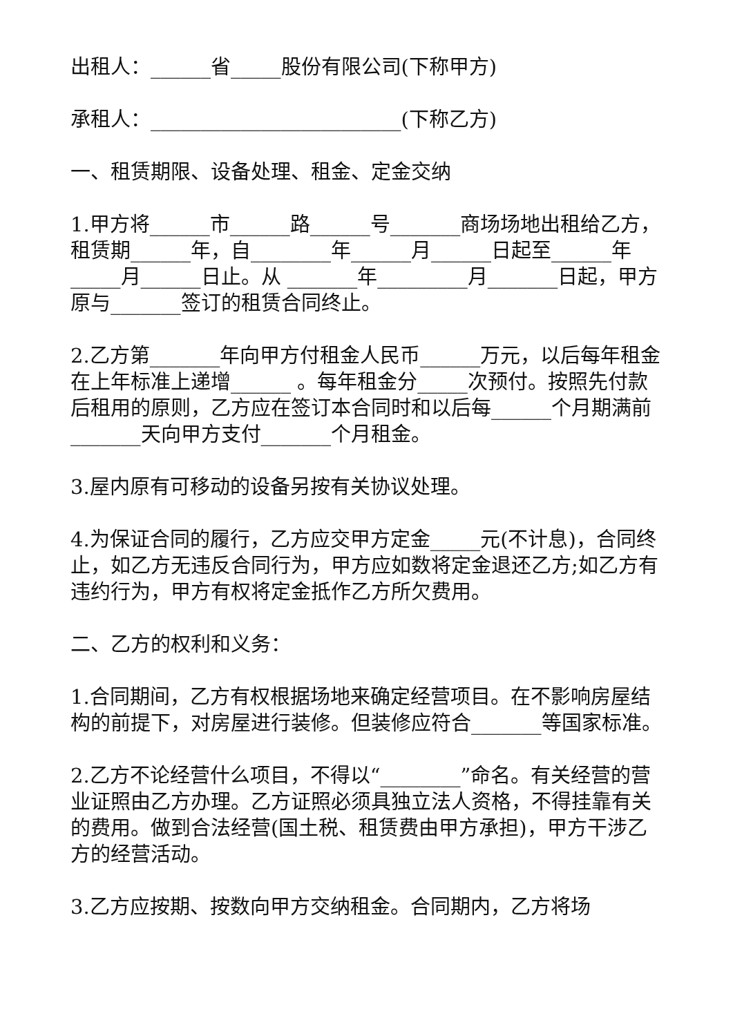出租人：______省_____股份有限公司(下称甲方)
承租人：_________________________(下称乙方)
一、租赁期限、设备处理、租金、定金交纳
1.甲方将______市______路______号_______商场场地出租给乙方，租赁期______年，自________年______月______日起至______年_____月______日止。从 _______年_________月_______日起，甲方原与_______签订的租赁合同终止。
2.乙方第_______年向甲方付租金人民币______万元，以后每年租金在上年标准上递增______ 。每年租金分_____次预付。按照先付款后租用的原则，乙方应在签订本合同时和以后每______个月期满前_______天向甲方支付_______个月租金。
3.屋内原有可移动的设备另按有关协议处理。
4.为保证合同的履行，乙方应交甲方定金_____元(不计息)，合同终止，如乙方无违反合同行为，甲方应如数将定金退还乙方;如乙方有违约行为，甲方有权将定金抵作乙方所欠费用。
二、乙方的权利和义务：
1.合同期间，乙方有权根据场地来确定经营项目。在不影响房屋结构的前提下，对房屋进行装修。但装修应符合_______等国家标准。
2.乙方不论经营什么项目，不得以“________”命名。有关经营的营业证照由乙方办理。乙方证照必须具独立法人资格，不得挂靠有关的费用。做到合法经营(国土税、租赁费由甲方承担)，甲方干涉乙方的经营活动。
3.乙方应按期、按数向甲方交纳租金。合同期内，乙方将场